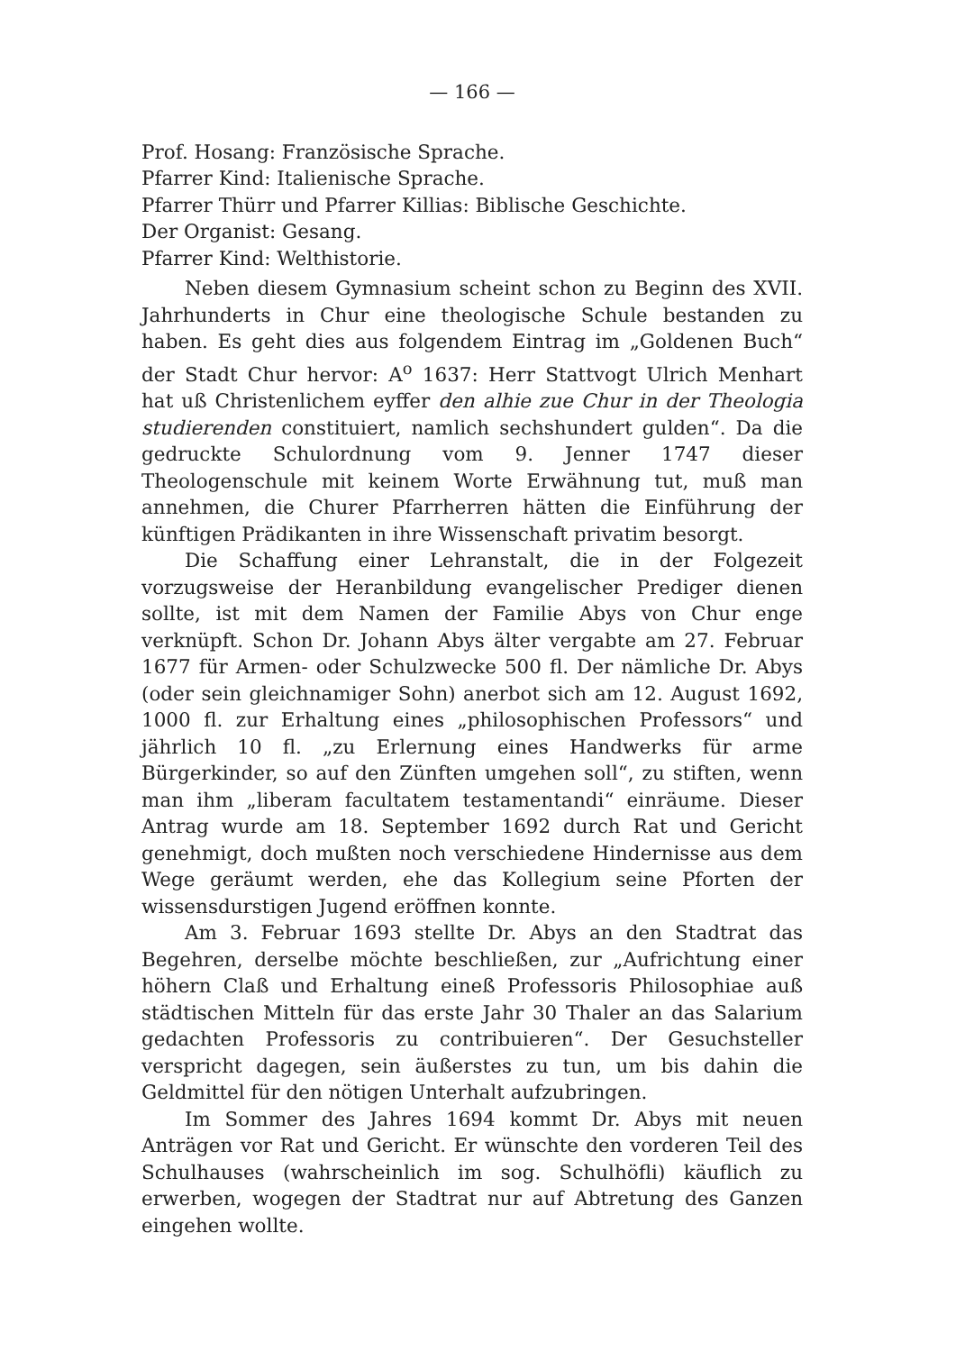— 166 —
Prof. Hosang: Französische Sprache.
Pfarrer Kind: Italienische Sprache.
Pfarrer Thürr und Pfarrer Killias: Biblische Geschichte.
Der Organist: Gesang.
Pfarrer Kind: Welthistorie.
Neben diesem Gymnasium scheint schon zu Beginn des XVII. Jahrhunderts in Chur eine theologische Schule bestanden zu haben. Es geht dies aus folgendem Eintrag im „Goldenen Buch“ der Stadt Chur hervor: A<sup>o</sup> 1637: Herr Stattvogt Ulrich Menhart hat uß Christenlichem eyffer den alhie zue Chur in der Theologia studierenden constituiert, namlich sechshundert gulden“. Da die gedruckte Schulordnung vom 9. Jenner 1747 dieser Theologenschule mit keinem Worte Erwähnung tut, muß man annehmen, die Churer Pfarrherren hätten die Einführung der künftigen Prädikanten in ihre Wissenschaft privatim besorgt.
Die Schaffung einer Lehranstalt, die in der Folgezeit vorzugsweise der Heranbildung evangelischer Prediger dienen sollte, ist mit dem Namen der Familie Abys von Chur enge verknüpft. Schon Dr. Johann Abys älter vergabte am 27. Februar 1677 für Armen- oder Schulzwecke 500 fl. Der nämliche Dr. Abys (oder sein gleichnamiger Sohn) anerbot sich am 12. August 1692, 1000 fl. zur Erhaltung eines „philosophischen Professors“ und jährlich 10 fl. „zu Erlernung eines Handwerks für arme Bürgerkinder, so auf den Zünften umgehen soll“, zu stiften, wenn man ihm „liberam facultatem testamentandi“ einräume. Dieser Antrag wurde am 18. September 1692 durch Rat und Gericht genehmigt, doch mußten noch verschiedene Hindernisse aus dem Wege geräumt werden, ehe das Kollegium seine Pforten der wissensdurstigen Jugend eröffnen konnte.
Am 3. Februar 1693 stellte Dr. Abys an den Stadtrat das Begehren, derselbe möchte beschließen, zur „Aufrichtung einer höhern Claß und Erhaltung eineß Professoris Philosophiae auß städtischen Mitteln für das erste Jahr 30 Thaler an das Salarium gedachten Professoris zu contribuieren“. Der Gesuchsteller verspricht dagegen, sein äußerstes zu tun, um bis dahin die Geldmittel für den nötigen Unterhalt aufzubringen.
Im Sommer des Jahres 1694 kommt Dr. Abys mit neuen Anträgen vor Rat und Gericht. Er wünschte den vorderen Teil des Schulhauses (wahrscheinlich im sog. Schulhöfli) käuflich zu erwerben, wogegen der Stadtrat nur auf Abtretung des Ganzen eingehen wollte.